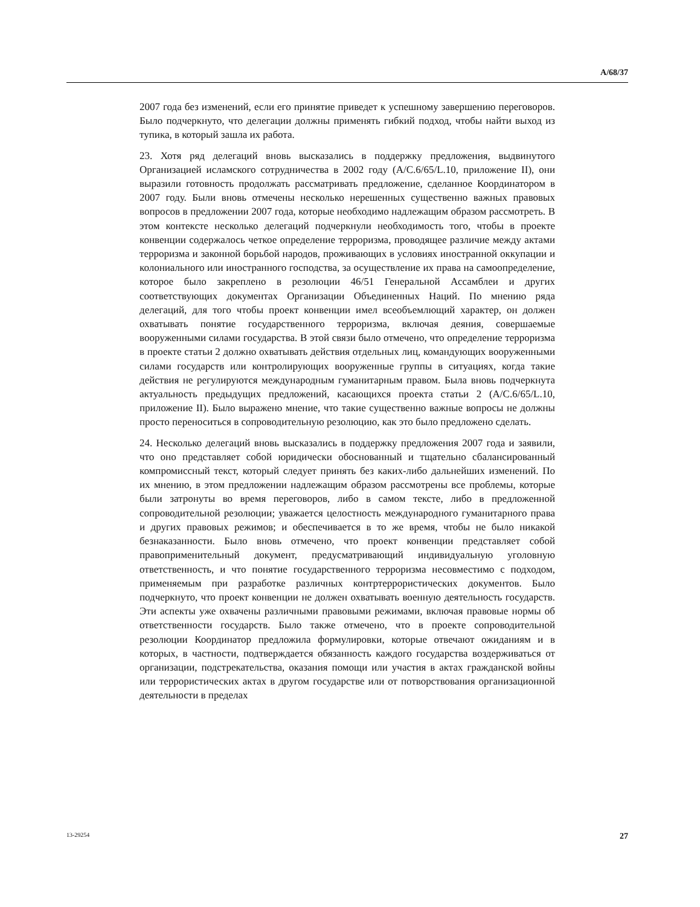A/68/37
2007 года без изменений, если его принятие приведет к успешному завершению переговоров. Было подчеркнуто, что делегации должны применять гибкий подход, чтобы найти выход из тупика, в который зашла их работа.
23. Хотя ряд делегаций вновь высказались в поддержку предложения, выдвинутого Организацией исламского сотрудничества в 2002 году (A/C.6/65/L.10, приложение II), они выразили готовность продолжать рассматривать предложение, сделанное Координатором в 2007 году. Были вновь отмечены несколько нерешенных существенно важных правовых вопросов в предложении 2007 года, которые необходимо надлежащим образом рассмотреть. В этом контексте несколько делегаций подчеркнули необходимость того, чтобы в проекте конвенции содержалось четкое определение терроризма, проводящее различие между актами терроризма и законной борьбой народов, проживающих в условиях иностранной оккупации и колониального или иностранного господства, за осуществление их права на самоопределение, которое было закреплено в резолюции 46/51 Генеральной Ассамблеи и других соответствующих документах Организации Объединенных Наций. По мнению ряда делегаций, для того чтобы проект конвенции имел всеобъемлющий характер, он должен охватывать понятие государственного терроризма, включая деяния, совершаемые вооруженными силами государства. В этой связи было отмечено, что определение терроризма в проекте статьи 2 должно охватывать действия отдельных лиц, командующих вооруженными силами государств или контролирующих вооруженные группы в ситуациях, когда такие действия не регулируются международным гуманитарным правом. Была вновь подчеркнута актуальность предыдущих предложений, касающихся проекта статьи 2 (A/C.6/65/L.10, приложение II). Было выражено мнение, что такие существенно важные вопросы не должны просто переноситься в сопроводительную резолюцию, как это было предложено сделать.
24. Несколько делегаций вновь высказались в поддержку предложения 2007 года и заявили, что оно представляет собой юридически обоснованный и тщательно сбалансированный компромиссный текст, который следует принять без каких-либо дальнейших изменений. По их мнению, в этом предложении надлежащим образом рассмотрены все проблемы, которые были затронуты во время переговоров, либо в самом тексте, либо в предложенной сопроводительной резолюции; уважается целостность международного гуманитарного права и других правовых режимов; и обеспечивается в то же время, чтобы не было никакой безнаказанности. Было вновь отмечено, что проект конвенции представляет собой правоприменительный документ, предусматривающий индивидуальную уголовную ответственность, и что понятие государственного терроризма несовместимо с подходом, применяемым при разработке различных контртеррористических документов. Было подчеркнуто, что проект конвенции не должен охватывать военную деятельность государств. Эти аспекты уже охвачены различными правовыми режимами, включая правовые нормы об ответственности государств. Было также отмечено, что в проекте сопроводительной резолюции Координатор предложила формулировки, которые отвечают ожиданиям и в которых, в частности, подтверждается обязанность каждого государства воздерживаться от организации, подстрекательства, оказания помощи или участия в актах гражданской войны или террористических актах в другом государстве или от потворствования организационной деятельности в пределах
13-29254 27